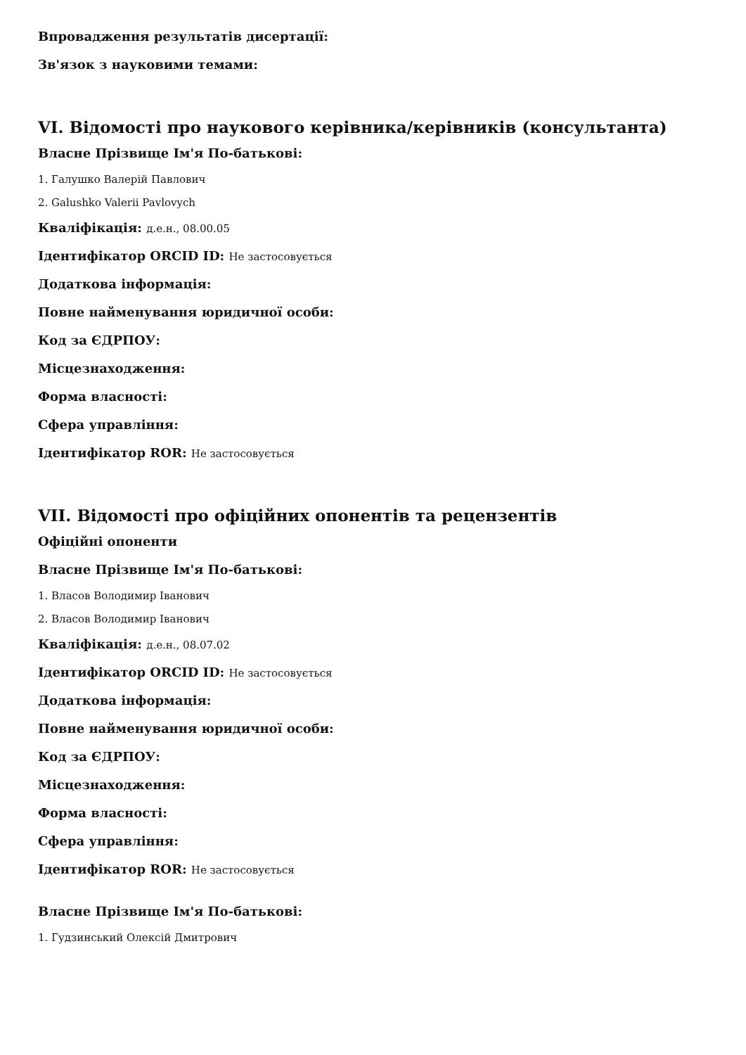Впровадження результатів дисертації:
Зв'язок з науковими темами:
VI. Відомості про наукового керівника/керівників (консультанта)
Власне Прізвище Ім'я По-батькові:
1. Галушко Валерій Павлович
2. Galushko Valerii Pavlovych
Кваліфікація: д.е.н., 08.00.05
Ідентифікатор ORCID ID: Не застосовується
Додаткова інформація:
Повне найменування юридичної особи:
Код за ЄДРПОУ:
Місцезнаходження:
Форма власності:
Сфера управління:
Ідентифікатор ROR: Не застосовується
VII. Відомості про офіційних опонентів та рецензентів
Офіційні опоненти
Власне Прізвище Ім'я По-батькові:
1. Власов Володимир Іванович
2. Власов Володимир Іванович
Кваліфікація: д.е.н., 08.07.02
Ідентифікатор ORCID ID: Не застосовується
Додаткова інформація:
Повне найменування юридичної особи:
Код за ЄДРПОУ:
Місцезнаходження:
Форма власності:
Сфера управління:
Ідентифікатор ROR: Не застосовується
Власне Прізвище Ім'я По-батькові:
1. Гудзинський Олексій Дмитрович